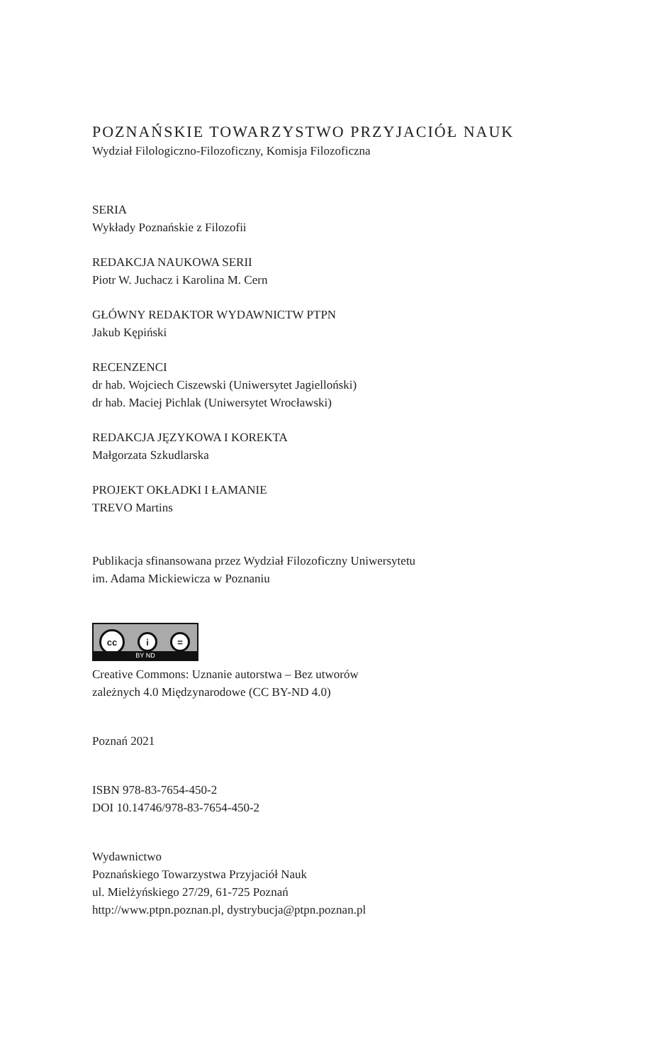POZNAŃSKIE TOWARZYSTWO PRZYJACIÓŁ NAUK
Wydział Filologiczno-Filozoficzny, Komisja Filozoficzna
SERIA
Wykłady Poznańskie z Filozofii
REDAKCJA NAUKOWA SERII
Piotr W. Juchacz i Karolina M. Cern
GŁÓWNY REDAKTOR WYDAWNICTW PTPN
Jakub Kępiński
RECENZENCI
dr hab. Wojciech Ciszewski (Uniwersytet Jagielloński)
dr hab. Maciej Pichlak (Uniwersytet Wrocławski)
REDAKCJA JĘZYKOWA I KOREKTA
Małgorzata Szkudlarska
PROJEKT OKŁADKI I ŁAMANIE
TREVO Martins
Publikacja sfinansowana przez Wydział Filozoficzny Uniwersytetu
im. Adama Mickiewicza w Poznaniu
cc
i =
BY ND
Creative Commons: Uznanie autorstwa – Bez utworów
zależnych 4.0 Międzynarodowe (CC BY-ND 4.0)
Poznań 2021
ISBN 978-83-7654-450-2
DOI 10.14746/978-83-7654-450-2
Wydawnictwo
Poznańskiego Towarzystwa Przyjaciół Nauk
ul. Mielżyńskiego 27/29, 61-725 Poznań
http://www.ptpn.poznan.pl, dystrybucja@ptpn.poznan.pl